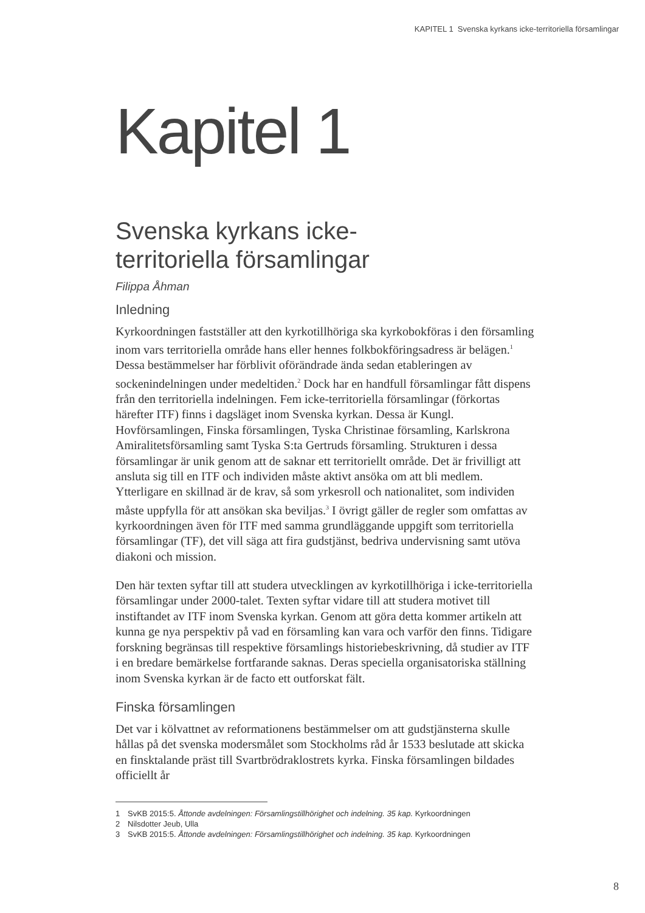KAPITEL 1 Svenska kyrkans icke-territoriella församlingar
Kapitel 1
Svenska kyrkans icke-
territoriella församlingar
Filippa Åhman
Inledning
Kyrkoordningen fastställer att den kyrkotillhöriga ska kyrkobokföras i den församling inom vars territoriella område hans eller hennes folkbokföringsadress är belägen.<sup>1</sup> Dessa bestämmelser har förblivit oförändrade ända sedan etableringen av sockenindelningen under medeltiden.<sup>2</sup> Dock har en handfull församlingar fått dispens från den territoriella indelningen. Fem icke-territoriella församlingar (förkortas härefter ITF) finns i dagsläget inom Svenska kyrkan. Dessa är Kungl. Hovförsamlingen, Finska församlingen, Tyska Christinae församling, Karlskrona Amiralitetsförsamling samt Tyska S:ta Gertruds församling. Strukturen i dessa församlingar är unik genom att de saknar ett territoriellt område. Det är frivilligt att ansluta sig till en ITF och individen måste aktivt ansöka om att bli medlem. Ytterligare en skillnad är de krav, så som yrkesroll och nationalitet, som individen måste uppfylla för att ansökan ska beviljas.<sup>3</sup> I övrigt gäller de regler som omfattas av kyrkoordningen även för ITF med samma grundläggande uppgift som territoriella församlingar (TF), det vill säga att fira gudstjänst, bedriva undervisning samt utöva diakoni och mission.
Den här texten syftar till att studera utvecklingen av kyrkotillhöriga i icke-territoriella församlingar under 2000-talet. Texten syftar vidare till att studera motivet till instiftandet av ITF inom Svenska kyrkan. Genom att göra detta kommer artikeln att kunna ge nya perspektiv på vad en församling kan vara och varför den finns. Tidigare forskning begränsas till respektive församlings historiebeskrivning, då studier av ITF i en bredare bemärkelse fortfarande saknas. Deras speciella organisatoriska ställning inom Svenska kyrkan är de facto ett outforskat fält.
Finska församlingen
Det var i kölvattnet av reformationens bestämmelser om att gudstjänsterna skulle hållas på det svenska modersmålet som Stockholms råd år 1533 beslutade att skicka en finsktalande präst till Svartbrödraklostrets kyrka. Finska församlingen bildades officiellt år
1 SvKB 2015:5. Åttonde avdelningen: Församlingstillhörighet och indelning. 35 kap. Kyrkoordningen
2 Nilsdotter Jeub, Ulla
3 SvKB 2015:5. Åttonde avdelningen: Församlingstillhörighet och indelning. 35 kap. Kyrkoordningen
8